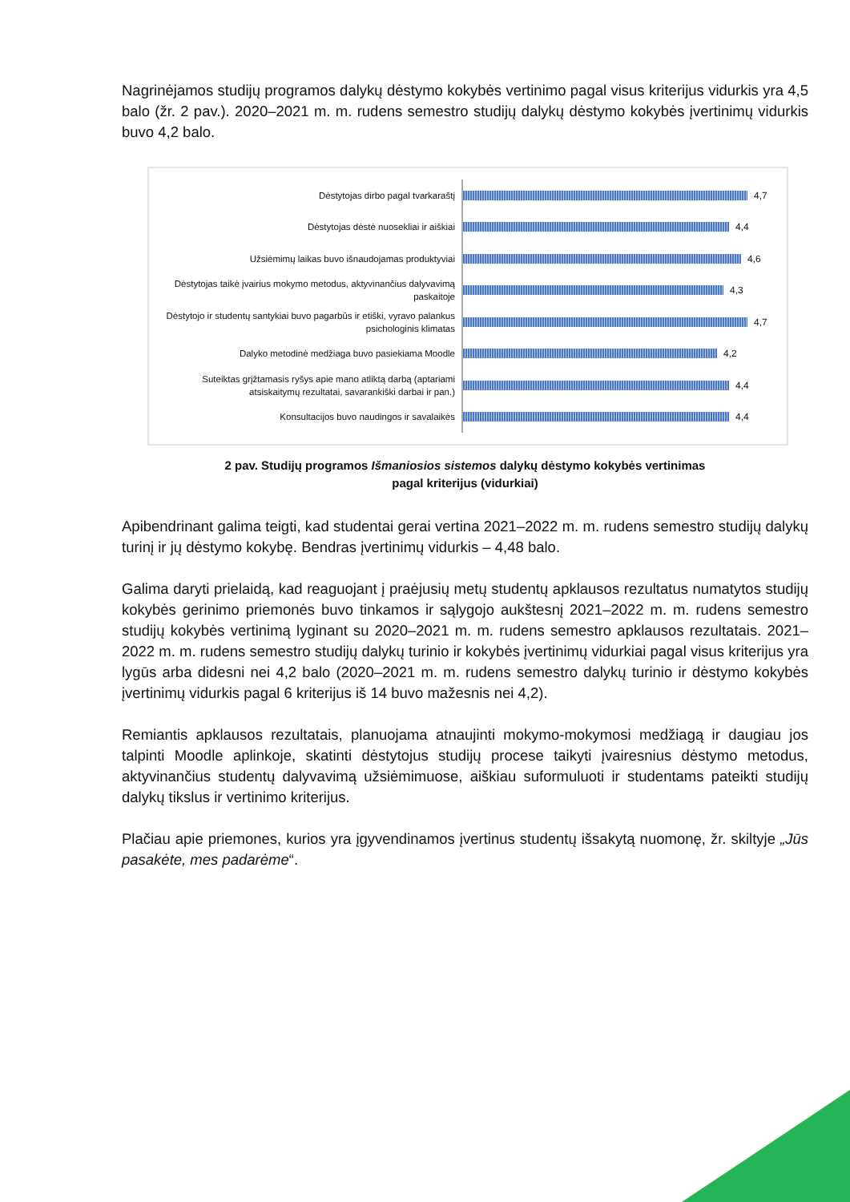Nagrinėjamos studijų programos dalykų dėstymo kokybės vertinimo pagal visus kriterijus vidurkis yra 4,5 balo (žr. 2 pav.). 2020–2021 m. m. rudens semestro studijų dalykų dėstymo kokybės įvertinimų vidurkis buvo 4,2 balo.
Dėstytojas dirbo pagal tvarkaraštį
4,7
Dėstytojas dėstė nuosekliai ir aiškiai
4,4
Užsiėmimų laikas buvo išnaudojamas produktyviai
4,6
Dėstytojas taikė įvairius mokymo metodus, aktyvinančius dalyvavimą paskaitoje
4,3
Dėstytojo ir studentų santykiai buvo pagarbūs ir etiški, vyravo palankus psichologinis klimatas
4,7
Dalyko metodinė medžiaga buvo pasiekiama Moodle
4,2
Suteiktas grįžtamasis ryšys apie mano atliktą darbą (aptariami atsiskaitymų rezultatai, savarankiški darbai ir pan.)
4,4
Konsultacijos buvo naudingos ir savalaikės
4,4
2 pav. Studijų programos Išmaniosios sistemos dalykų dėstymo kokybės vertinimas
pagal kriterijus (vidurkiai)
Apibendrinant galima teigti, kad studentai gerai vertina 2021–2022 m. m. rudens semestro studijų dalykų turinį ir jų dėstymo kokybę. Bendras įvertinimų vidurkis – 4,48 balo.
Galima daryti prielaidą, kad reaguojant į praėjusių metų studentų apklausos rezultatus numatytos studijų kokybės gerinimo priemonės buvo tinkamos ir sąlygojo aukštesnį 2021–2022 m. m. rudens semestro studijų kokybės vertinimą lyginant su 2020–2021 m. m. rudens semestro apklausos rezultatais. 2021–2022 m. m. rudens semestro studijų dalykų turinio ir kokybės įvertinimų vidurkiai pagal visus kriterijus yra lygūs arba didesni nei 4,2 balo (2020–2021 m. m. rudens semestro dalykų turinio ir dėstymo kokybės įvertinimų vidurkis pagal 6 kriterijus iš 14 buvo mažesnis nei 4,2).
Remiantis apklausos rezultatais, planuojama atnaujinti mokymo-mokymosi medžiagą ir daugiau jos talpinti Moodle aplinkoje, skatinti dėstytojus studijų procese taikyti įvairesnius dėstymo metodus, aktyvinančius studentų dalyvavimą užsiėmimuose, aiškiau suformuluoti ir studentams pateikti studijų dalykų tikslus ir vertinimo kriterijus.
Plačiau apie priemones, kurios yra įgyvendinamos įvertinus studentų išsakytą nuomonę, žr. skiltyje „Jūs pasakėte, mes padarėme“.